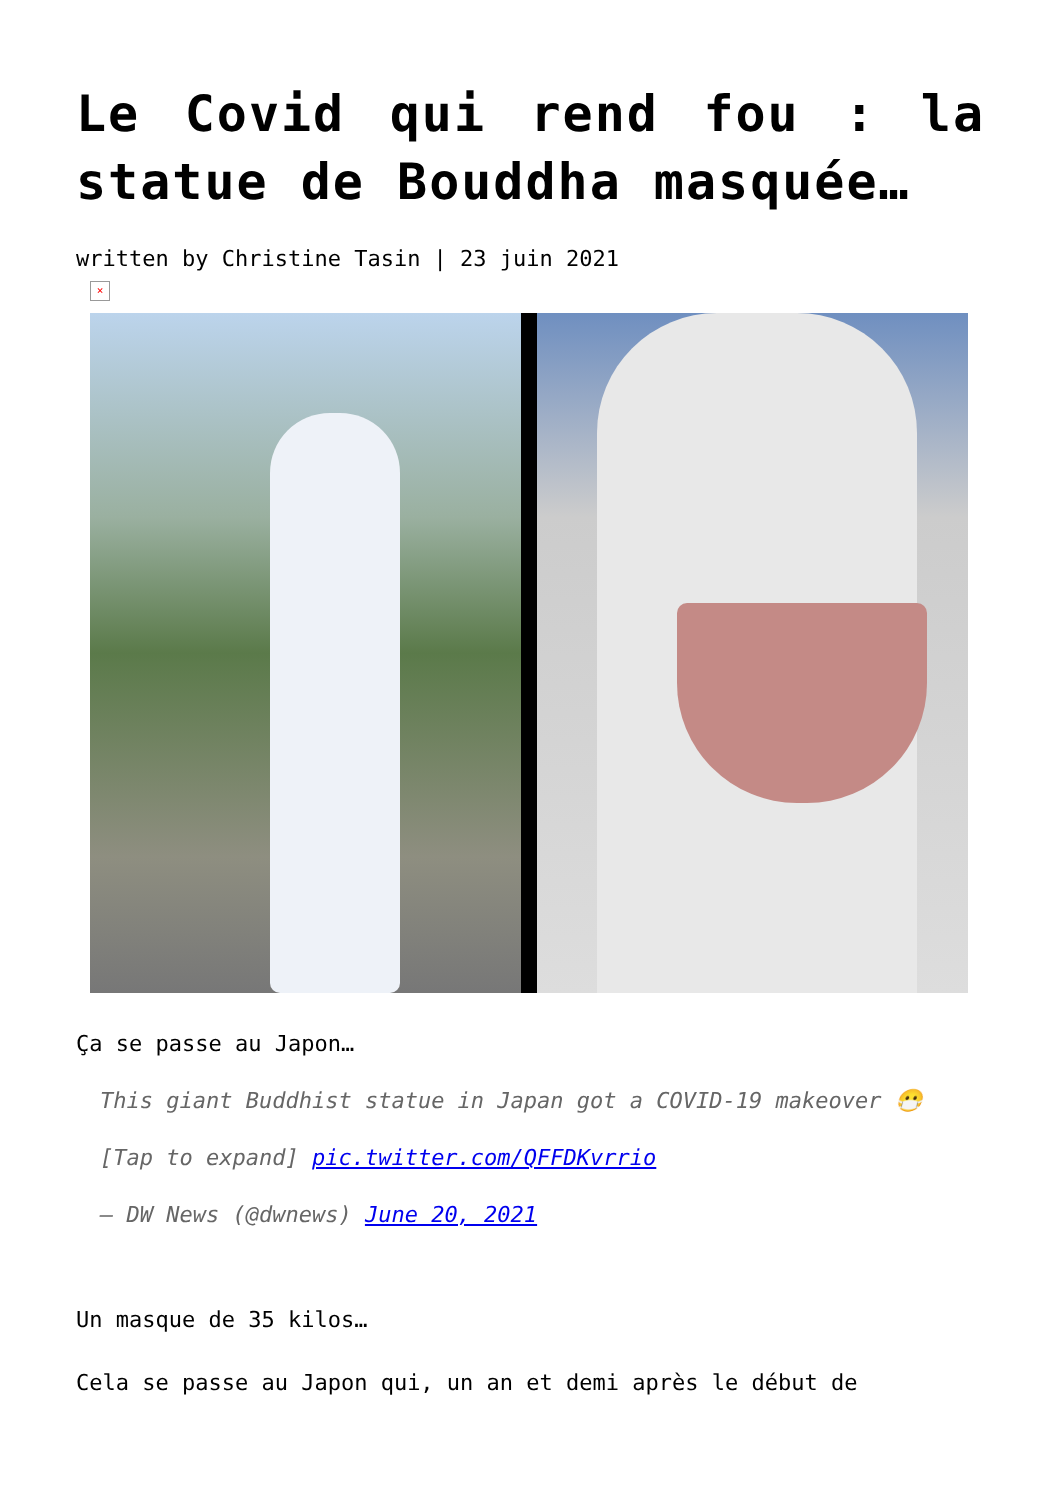Le Covid qui rend fou : la statue de Bouddha masquée…
written by Christine Tasin | 23 juin 2021
×
Ça se passe au Japon…
This giant Buddhist statue in Japan got a COVID-19 makeover 😷
[Tap to expand] pic.twitter.com/QFFDKvrrio
— DW News (@dwnews) June 20, 2021
Un masque de 35 kilos…
Cela se passe au Japon qui, un an et demi après le début de